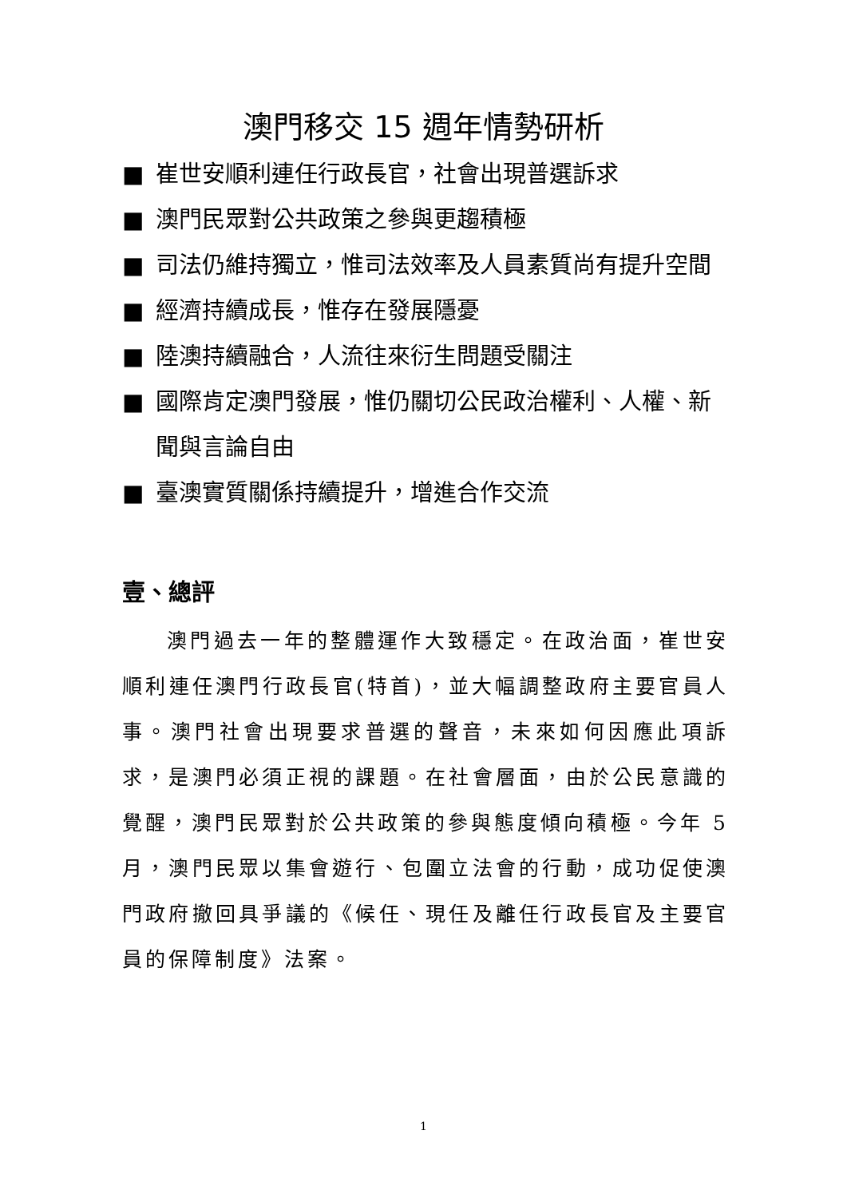澳門移交 15 週年情勢研析
■ 崔世安順利連任行政長官，社會出現普選訴求
■ 澳門民眾對公共政策之參與更趨積極
■ 司法仍維持獨立，惟司法效率及人員素質尚有提升空間
■ 經濟持續成長，惟存在發展隱憂
■ 陸澳持續融合，人流往來衍生問題受關注
■ 國際肯定澳門發展，惟仍關切公民政治權利、人權、新聞與言論自由
■ 臺澳實質關係持續提升，增進合作交流
壹、總評
澳門過去一年的整體運作大致穩定。在政治面，崔世安順利連任澳門行政長官(特首)，並大幅調整政府主要官員人事。澳門社會出現要求普選的聲音，未來如何因應此項訴求，是澳門必須正視的課題。在社會層面，由於公民意識的覺醒，澳門民眾對於公共政策的參與態度傾向積極。今年 5 月，澳門民眾以集會遊行、包圍立法會的行動，成功促使澳門政府撤回具爭議的《候任、現任及離任行政長官及主要官員的保障制度》法案。
1